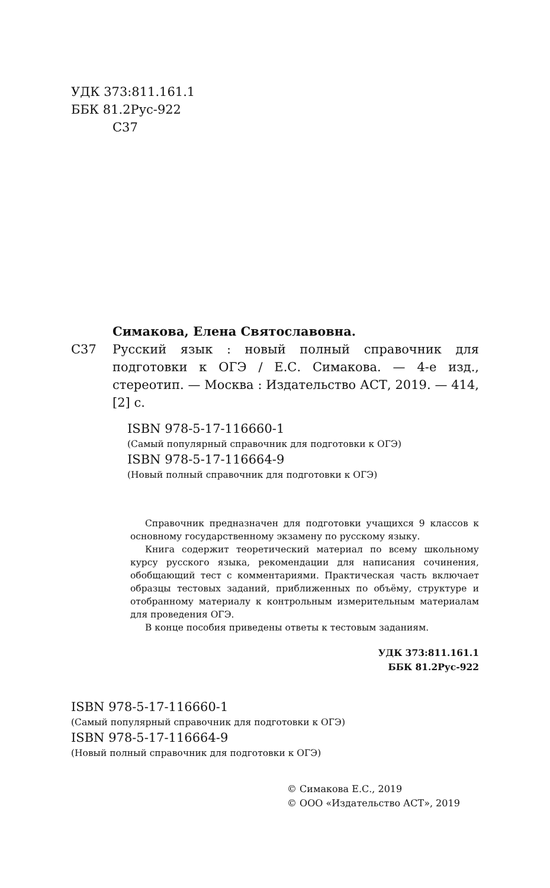УДК 373:811.161.1
ББК 81.2Рус-922
С37
Симакова, Елена Святославовна.
С37 Русский язык : новый полный справочник для подготовки к ОГЭ / Е.С. Симакова. — 4-е изд., стереотип. — Москва : Издательство АСТ, 2019. — 414, [2] с.
ISBN 978-5-17-116660-1
(Самый популярный справочник для подготовки к ОГЭ)
ISBN 978-5-17-116664-9
(Новый полный справочник для подготовки к ОГЭ)
Справочник предназначен для подготовки учащихся 9 классов к основному государственному экзамену по русскому языку.
Книга содержит теоретический материал по всему школьному курсу русского языка, рекомендации для написания сочинения, обобщающий тест с комментариями. Практическая часть включает образцы тестовых заданий, приближенных по объёму, структуре и отобранному материалу к контрольным измерительным материалам для проведения ОГЭ.
В конце пособия приведены ответы к тестовым заданиям.
УДК 373:811.161.1
ББК 81.2Рус-922
ISBN 978-5-17-116660-1
(Самый популярный справочник для подготовки к ОГЭ)
ISBN 978-5-17-116664-9
(Новый полный справочник для подготовки к ОГЭ)
© Симакова Е.С., 2019
© ООО «Издательство АСТ», 2019